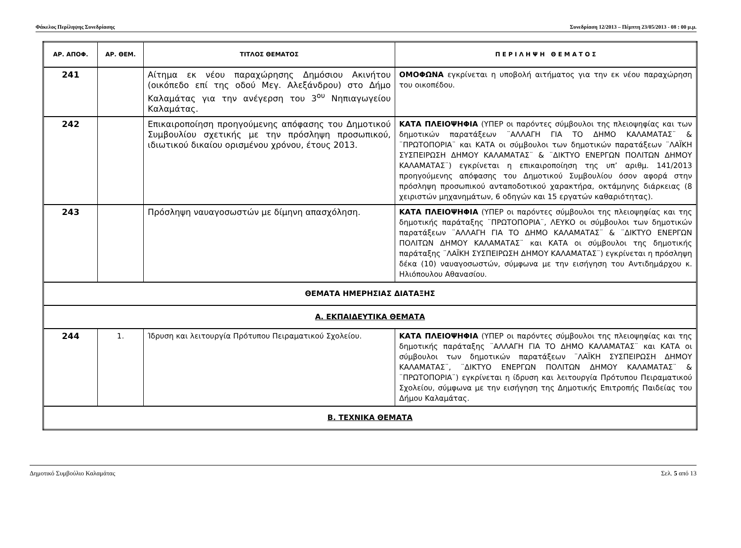Φάκελος Περίληψης Συνεδρίασης Συνεδρίαση 12/2013 – Πέμπτη 23/05/2013 - 08 : 00 μ.μ.
| ΑΡ. ΑΠΟΦ. | ΑΡ. ΘΕΜ. | ΤΙΤΛΟΣ ΘΕΜΑΤΟΣ | Π Ε Ρ Ι Λ Η Ψ Η Θ Ε Μ Α Τ Ο Σ |
| --- | --- | --- | --- |
| 241 | | Αίτημα εκ νέου παραχώρησης Δημόσιου Ακινήτου (οικόπεδο επί της οδού Μεγ. Αλεξάνδρου) στο Δήμο Καλαμάτας για την ανέγερση του 3<sup>ου</sup> Νηπιαγωγείου Καλαμάτας. | ΟΜΟΦΩΝΑ εγκρίνεται η υποβολή αιτήματος για την εκ νέου παραχώρηση του οικοπέδου. |
| 242 | | Επικαιροποίηση προηγούμενης απόφασης του Δημοτικού Συμβουλίου σχετικής με την πρόσληψη προσωπικού, ιδιωτικού δικαίου ορισμένου χρόνου, έτους 2013. | ΚΑΤΑ ΠΛΕΙΟΨΗΦΙΑ (ΥΠΕΡ οι παρόντες σύμβουλοι της πλειοψηφίας και των δημοτικών παρατάξεων ¨ΑΛΛΑΓΗ ΓΙΑ ΤΟ ΔΗΜΟ ΚΑΛΑΜΑΤΑΣ¨ & ¨ΠΡΩΤΟΠΟΡΙΑ¨ και ΚΑΤΑ οι σύμβουλοι των δημοτικών παρατάξεων ¨ΛΑΪΚΗ ΣΥΣΠΕΙΡΩΣΗ ΔΗΜΟΥ ΚΑΛΑΜΑΤΑΣ¨ & ¨ΔΙΚΤΥΟ ΕΝΕΡΓΩΝ ΠΟΛΙΤΩΝ ΔΗΜΟΥ ΚΑΛΑΜΑΤΑΣ¨) εγκρίνεται η επικαιροποίηση της υπ’ αριθμ. 141/2013 προηγούμενης απόφασης του Δημοτικού Συμβουλίου όσον αφορά στην πρόσληψη προσωπικού ανταποδοτικού χαρακτήρα, οκτάμηνης διάρκειας (8 χειριστών μηχανημάτων, 6 οδηγών και 15 εργατών καθαριότητας). |
| 243 | | Πρόσληψη ναυαγοσωστών με δίμηνη απασχόληση. | ΚΑΤΑ ΠΛΕΙΟΨΗΦΙΑ (ΥΠΕΡ οι παρόντες σύμβουλοι της πλειοψηφίας και της δημοτικής παράταξης ¨ΠΡΩΤΟΠΟΡΙΑ¨, ΛΕΥΚΟ οι σύμβουλοι των δημοτικών παρατάξεων ¨ΑΛΛΑΓΗ ΓΙΑ ΤΟ ΔΗΜΟ ΚΑΛΑΜΑΤΑΣ¨ & ¨ΔΙΚΤΥΟ ΕΝΕΡΓΩΝ ΠΟΛΙΤΩΝ ΔΗΜΟΥ ΚΑΛΑΜΑΤΑΣ¨ και ΚΑΤΑ οι σύμβουλοι της δημοτικής παράταξης ¨ΛΑΪΚΗ ΣΥΣΠΕΙΡΩΣΗ ΔΗΜΟΥ ΚΑΛΑΜΑΤΑΣ¨) εγκρίνεται η πρόσληψη δέκα (10) ναυαγοσωστών, σύμφωνα με την εισήγηση του Αντιδημάρχου κ. Ηλιόπουλου Αθανασίου. |
| ΘΕΜΑΤΑ ΗΜΕΡΗΣΙΑΣ ΔΙΑΤΑΞΗΣ | | | |
| Α. ΕΚΠΑΙΔΕΥΤΙΚΑ ΘΕΜΑΤΑ | | | |
| 244 | 1. | Ίδρυση και λειτουργία Πρότυπου Πειραματικού Σχολείου. | ΚΑΤΑ ΠΛΕΙΟΨΗΦΙΑ (ΥΠΕΡ οι παρόντες σύμβουλοι της πλειοψηφίας και της δημοτικής παράταξης ¨ΑΛΛΑΓΗ ΓΙΑ ΤΟ ΔΗΜΟ ΚΑΛΑΜΑΤΑΣ¨ και ΚΑΤΑ οι σύμβουλοι των δημοτικών παρατάξεων ¨ΛΑΪΚΗ ΣΥΣΠΕΙΡΩΣΗ ΔΗΜΟΥ ΚΑΛΑΜΑΤΑΣ¨, ¨ΔΙΚΤΥΟ ΕΝΕΡΓΩΝ ΠΟΛΙΤΩΝ ΔΗΜΟΥ ΚΑΛΑΜΑΤΑΣ¨ & ¨ΠΡΩΤΟΠΟΡΙΑ¨) εγκρίνεται η ίδρυση και λειτουργία Πρότυπου Πειραματικού Σχολείου, σύμφωνα με την εισήγηση της Δημοτικής Επιτροπής Παιδείας του Δήμου Καλαμάτας. |
| Β. ΤΕΧΝΙΚΑ ΘΕΜΑΤΑ | | | |
Δημοτικό Συμβούλιο Καλαμάτας Σελ. 5 από 13